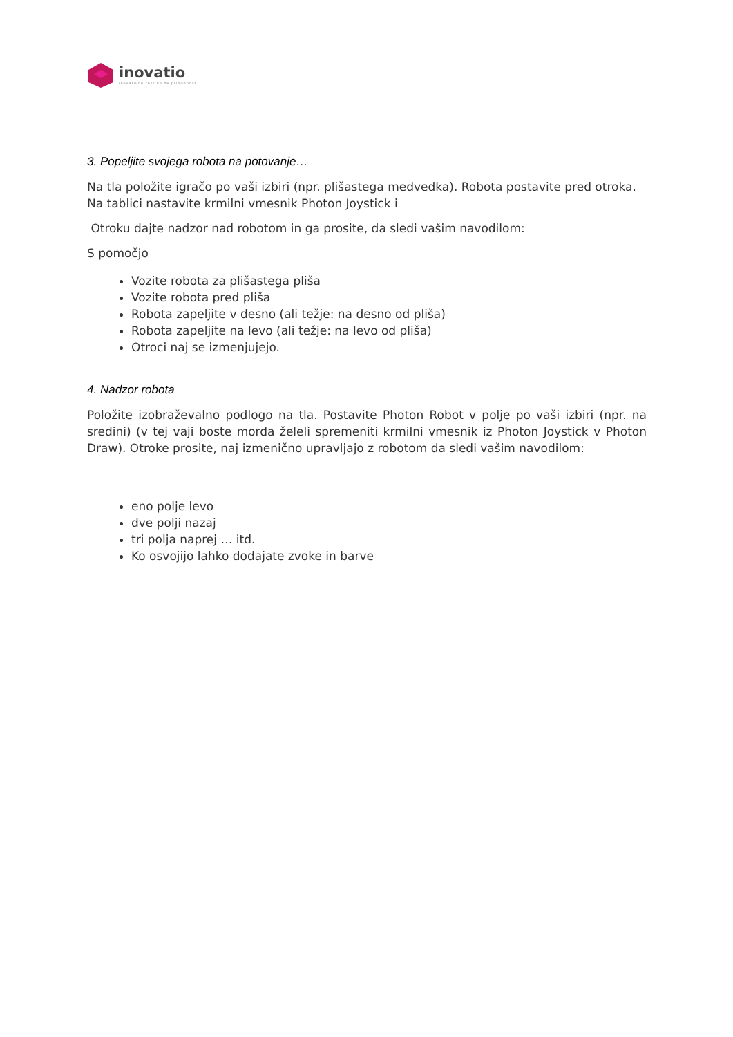inovatio
inovativne rešitve za prihodnost
3. Popeljite svojega robota na potovanje…
Na tla položite igračo po vaši izbiri (npr. plišastega medvedka). Robota postavite pred otroka. Na tablici nastavite krmilni vmesnik Photon Joystick i
Otroku dajte nadzor nad robotom in ga prosite, da sledi vašim navodilom:
S pomočjo
Vozite robota za plišastega pliša
Vozite robota pred pliša
Robota zapeljite v desno (ali težje: na desno od pliša)
Robota zapeljite na levo (ali težje: na levo od pliša)
Otroci naj se izmenjujejo.
4. Nadzor robota
Položite izobraževalno podlogo na tla. Postavite Photon Robot v polje po vaši izbiri (npr. na sredini) (v tej vaji boste morda želeli spremeniti krmilni vmesnik iz Photon Joystick v Photon Draw). Otroke prosite, naj izmenično upravljajo z robotom da sledi vašim navodilom:
eno polje levo
dve polji nazaj
tri polja naprej … itd.
Ko osvojijo lahko dodajate zvoke in barve